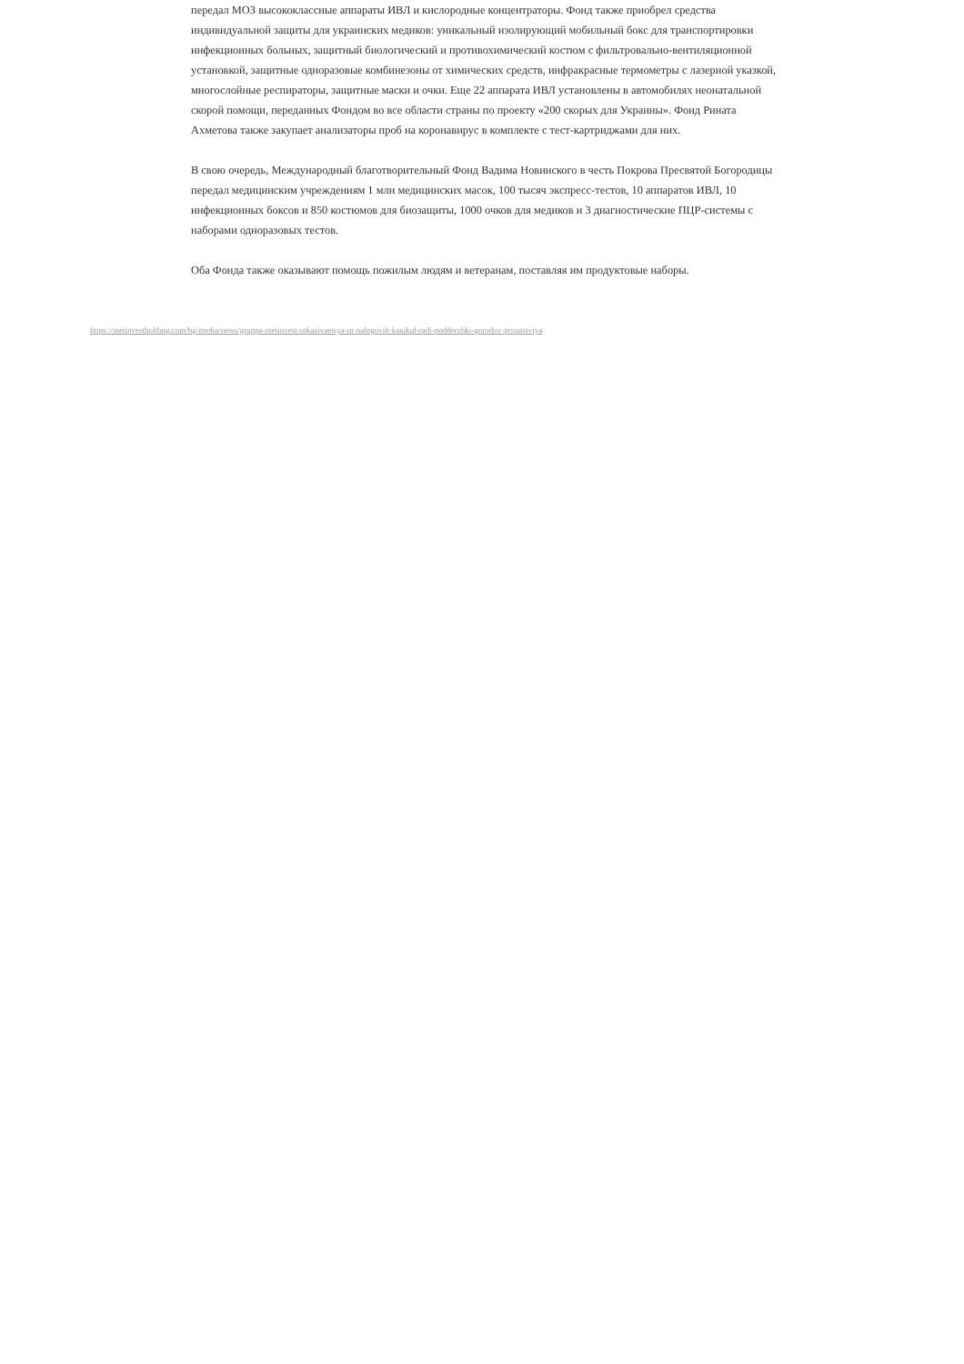передал МОЗ высококлассные аппараты ИВЛ и кислородные концентраторы. Фонд также приобрел средства индивидуальной защиты для украинских медиков: уникальный изолирующий мобильный бокс для транспортировки инфекционных больных, защитный биологический и противохимический костюм с фильтровально-вентиляционной установкой, защитные одноразовые комбинезоны от химических средств, инфракрасные термометры с лазерной указкой, многослойные респираторы, защитные маски и очки. Еще 22 аппарата ИВЛ установлены в автомобилях неонатальной скорой помощи, переданных Фондом во все области страны по проекту «200 скорых для Украины». Фонд Рината Ахметова также закупает анализаторы проб на коронавирус в комплекте с тест-картриджами для них.
В свою очередь, Международный благотворительный Фонд Вадима Новинского в честь Покрова Пресвятой Богородицы передал медицинским учреждениям 1 млн медицинских масок, 100 тысяч экспресс-тестов, 10 аппаратов ИВЛ, 10 инфекционных боксов и 850 костюмов для биозащиты, 1000 очков для медиков и 3 диагностические ПЦР-системы с наборами одноразовых тестов.
Оба Фонда также оказывают помощь пожилым людям и ветеранам, поставляя им продуктовые наборы.
https://metinvestholding.com/bg/media/news/gruppa-metinvest-otkazivaetsya-ot-nalogovih-kanikul-radi-podderzhki-gorodov-prisutstviya